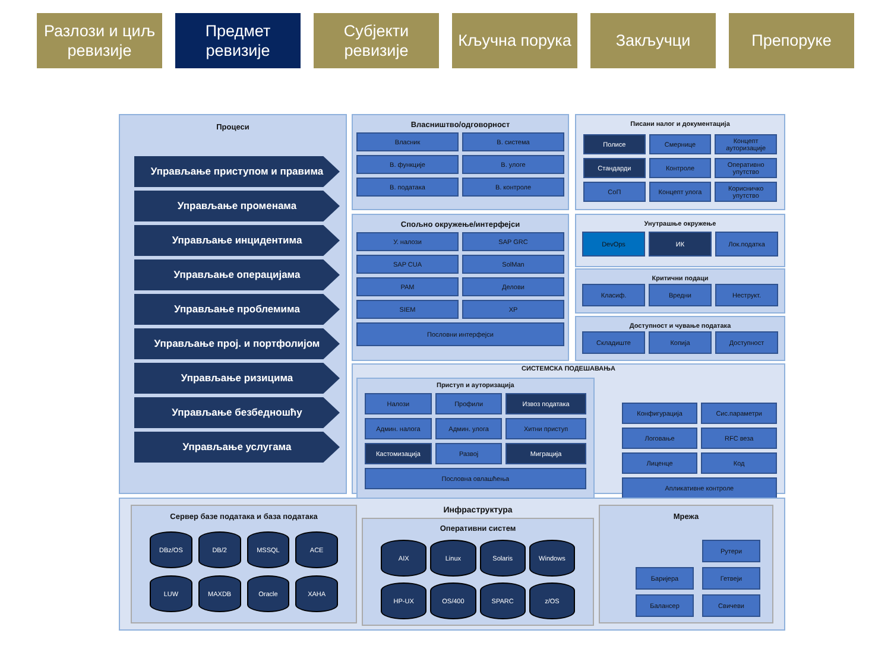Разлози и циљ ревизије
Предмет ревизије
Субјекти ревизије
Кључна порука Закључци Препоруке
Процеси
Управљање приступом и правима
Управљање променама
Управљање инцидентима
Управљање операцијама
Управљање проблемима
Управљање проj. и портфолијом
Управљање ризицима
Управљање безбедношћу
Управљање услугама
Власништво/одговорност
Власник
В. система
В. функције
В. улоге
В. података
В. контроле
Спољно окружење/интерфејси
У. налози
SAP GRC
SAP CUA
SolMan
PAM
Делови
SIEM
XP
Пословни интерфејси
Писани налог и документација
Полисе
Смернице
Концепт ауторизације
Стандарди
Контроле
Оперативно упутство
СоП
Концепт улога
Корисничко упутство
Унутрашње окружење
DevOps
ИК
Лок.податка
Критични подаци
Класиф.
Вредни
Неструкт.
Доступност и чување података
Складиште
Копија
Доступност
СИСТЕМСКА ПОДЕШАВАЊА
Приступ и ауторизација
Налози
Профили
Извоз података
Админ. налога
Админ. улога
Хитни приступ
Кастомизација
Развој
Миграција
Пословна овлашћења
Конфигурација
Сис.параметри
Логовање
RFC веза
Лиценце
Код
Апликативне контроле
Сервер базе података и база података
DBz/OS
DB/2
MSSQL
ACE
LUW
MAXDB
Oracle
XAHA
Инфраструктура
Оперативни систем
AIX
Linux
Solaris
Windows
HP-UX
OS/400
SPARC
z/OS
Мрежа
Рутери
Баријера
Гетвеји
Балансер
Свичеви